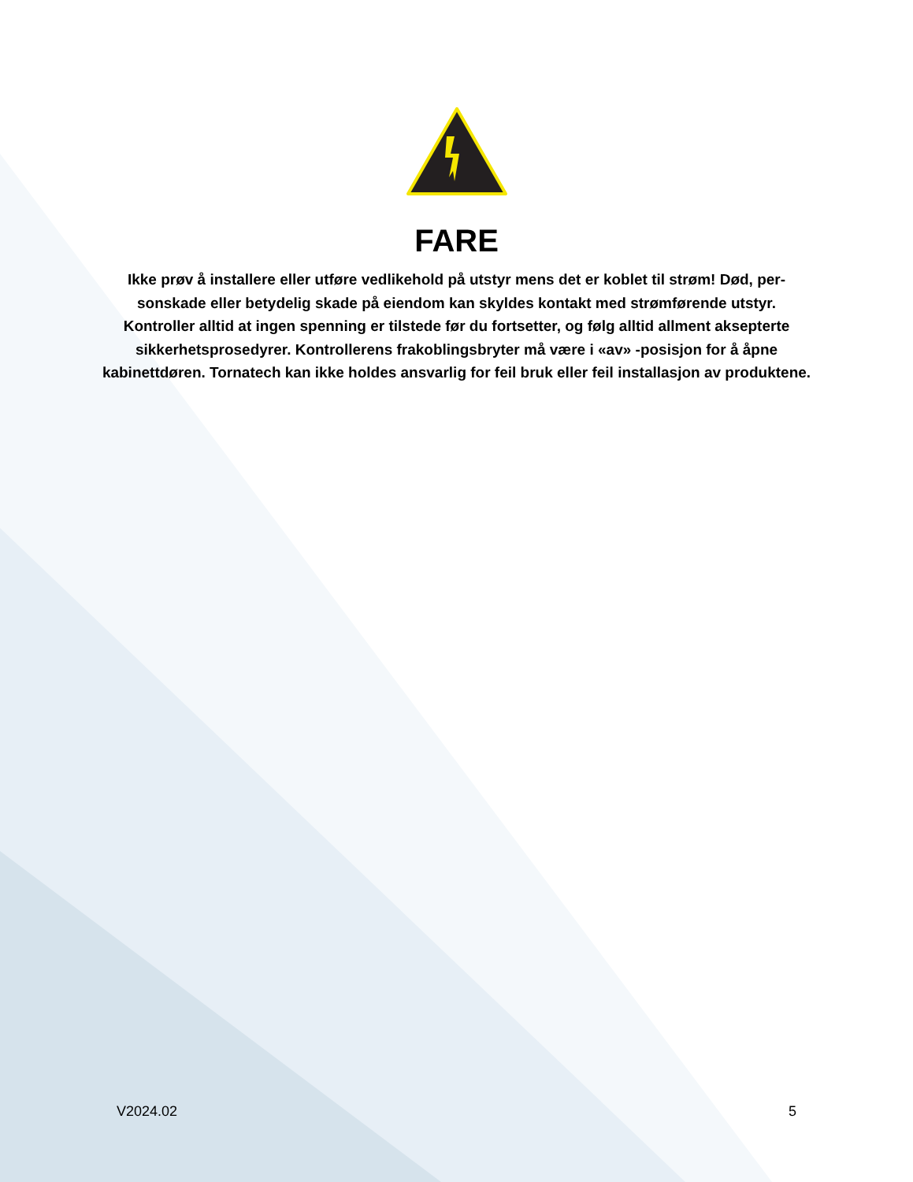FARE
Ikke prøv å installere eller utføre vedlikehold på utstyr mens det er koblet til strøm! Død, per­sonskade eller betydelig skade på eiendom kan skyldes kontakt med strømførende utstyr. Kontroller alltid at ingen spenning er tilstede før du fortsetter, og følg alltid allment aksep­terte sikkerhetsprosedyrer. Kontrollerens frakoblingsbryter må være i «av» -posisjon for å åpne kabinettdøren. Tornatech kan ikke holdes ansvarlig for feil bruk eller feil installasjon av produktene.
V2024.02 5